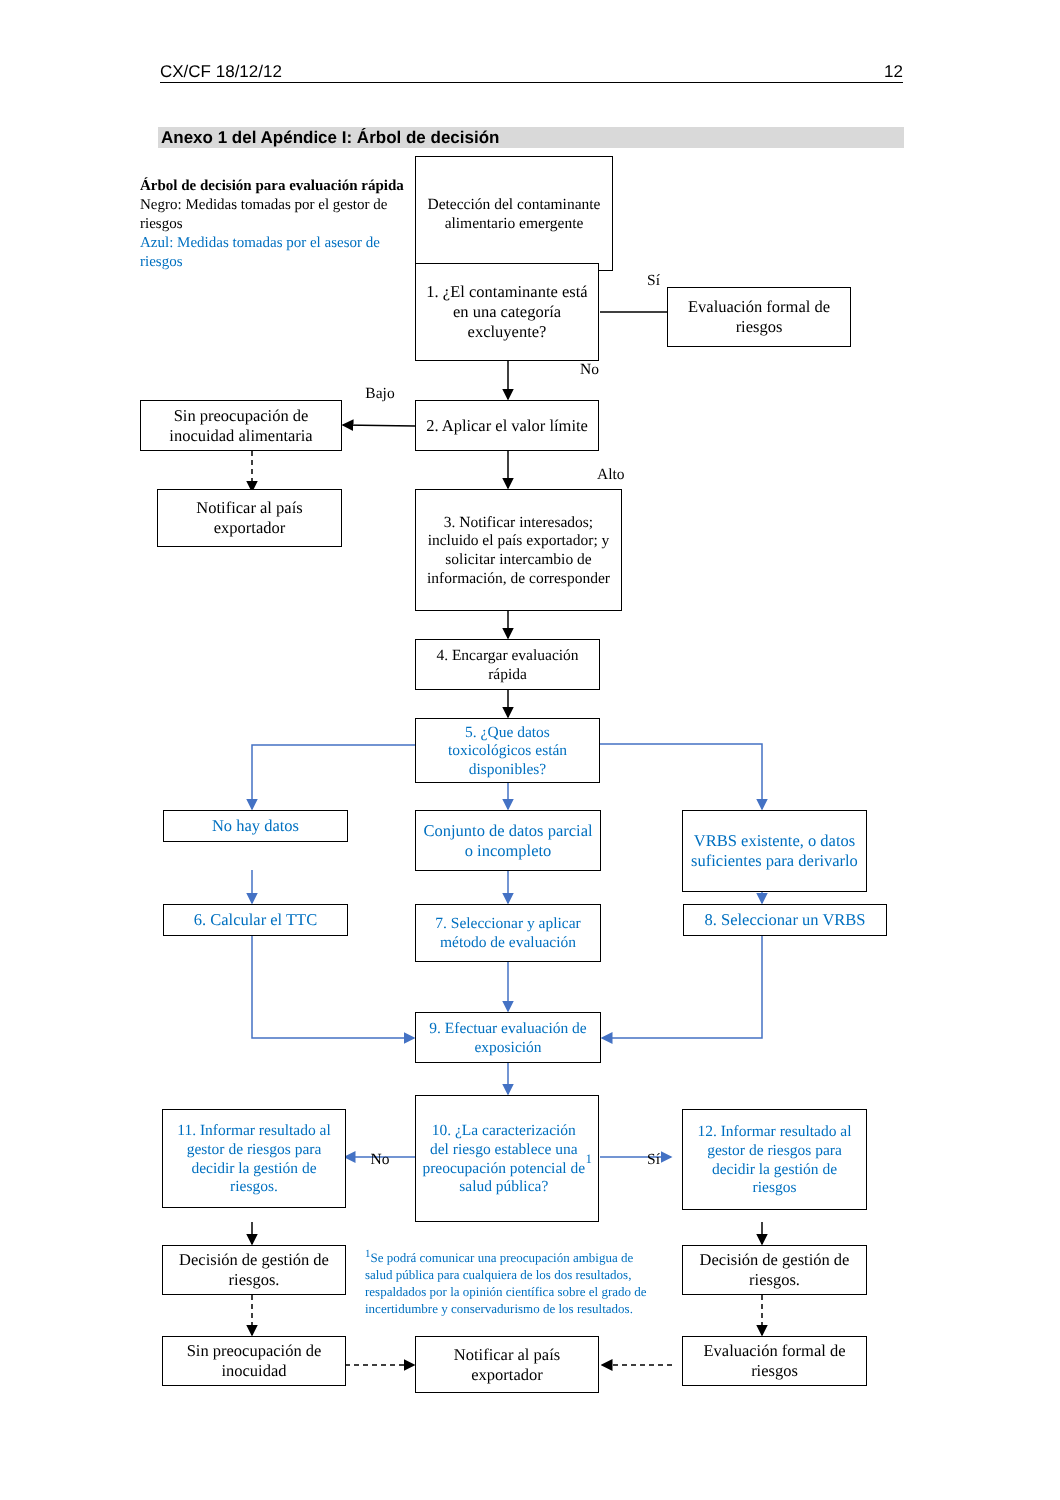CX/CF 18/12/12 12
Anexo 1 del Apéndice I: Árbol de decisión
Árbol de decisión para evaluación rápida
Negro: Medidas tomadas por el gestor de riesgos
Azul: Medidas tomadas por el asesor de riesgos
Detección del contaminante alimentario emergente
1. ¿El contaminante está en una categoría excluyente?
Sí
Evaluación formal de riesgos
Sin preocupación de inocuidad alimentaria
Bajo
2. Aplicar el valor límite
No
Notificar al país exportador
3. Notificar interesados; incluido el país exportador; y solicitar intercambio de información, de corresponder
Alto
4. Encargar evaluación rápida
5. ¿Que datos toxicológicos están disponibles?
No hay datos
Conjunto de datos parcial o incompleto
VRBS existente, o datos suficientes para derivarlo
6. Calcular el TTC
7. Seleccionar y aplicar método de evaluación
8. Seleccionar un VRBS
9. Efectuar evaluación de exposición
11. Informar resultado al gestor de riesgos para decidir la gestión de riesgos.
No
10. ¿La caracterización del riesgo establece una preocupación potencial de salud pública? <sup>1</sup>
Sí
12. Informar resultado al gestor de riesgos para decidir la gestión de riesgos
Decisión de gestión de riesgos.
<sup>1</sup> Se podrá comunicar una preocupación ambigua de salud pública para cualquiera de los dos resultados, respaldados por la opinión científica sobre el grado de incertidumbre y conservadurismo de los resultados.
Decisión de gestión de riesgos.
Sin preocupación de inocuidad
Notificar al país exportador
Evaluación formal de riesgos